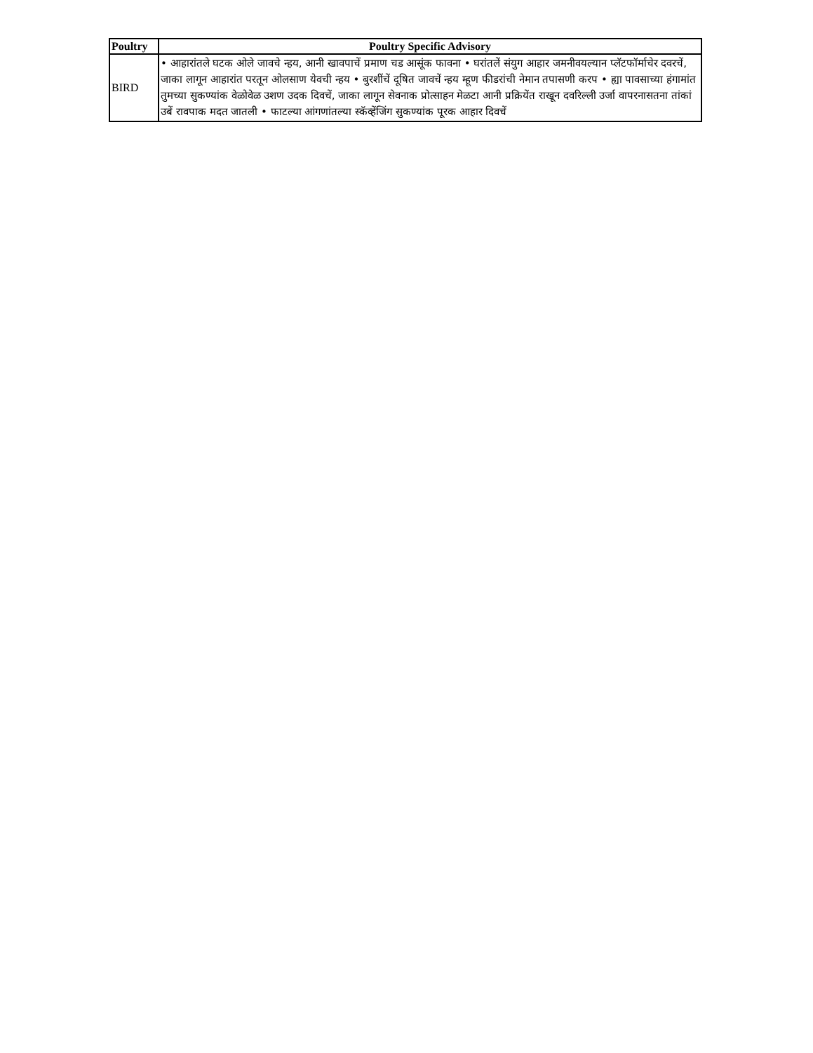| Poultry | Poultry Specific Advisory |
| --- | --- |
| BIRD | • आहारांतले घटक ओले जावचे न्हय, आनी खावपाचें प्रमाण चड आसूंक फावना • घरांतलें संयुग आहार जमनीवयल्यान प्लॅटफॉर्माचेर दवरचें, जाका लागून आहारांत परतून ओलसाण येवची न्हय • बुरशींचें दूषित जावचें न्हय म्हूण फीडरांची नेमान तपासणी करप • ह्या पावसाच्या हंगामांत तुमच्या सुकण्यांक वेळोवेळ उशण उदक दिवचें, जाका लागून सेवनाक प्रोत्साहन मेळटा आनी प्रक्रियेंत राखून दवरिल्ली उर्जा वापरनासतना तांकां उबें रावपाक मदत जातली • फाटल्या आंगणांतल्या स्कॅव्हेंजिंग सुकण्यांक पूरक आहार दिवचें |